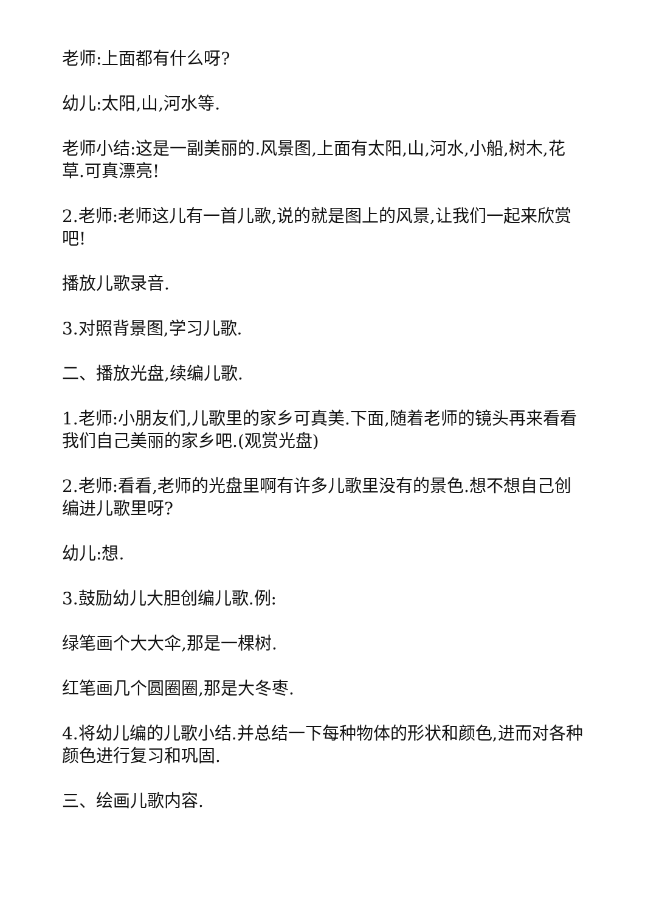老师:上面都有什么呀?
幼儿:太阳,山,河水等.
老师小结:这是一副美丽的.风景图,上面有太阳,山,河水,小船,树木,花草.可真漂亮!
2.老师:老师这儿有一首儿歌,说的就是图上的风景,让我们一起来欣赏吧!
播放儿歌录音.
3.对照背景图,学习儿歌.
二、播放光盘,续编儿歌.
1.老师:小朋友们,儿歌里的家乡可真美.下面,随着老师的镜头再来看看我们自己美丽的家乡吧.(观赏光盘)
2.老师:看看,老师的光盘里啊有许多儿歌里没有的景色.想不想自己创编进儿歌里呀?
幼儿:想.
3.鼓励幼儿大胆创编儿歌.例:
绿笔画个大大伞,那是一棵树.
红笔画几个圆圈圈,那是大冬枣.
4.将幼儿编的儿歌小结.并总结一下每种物体的形状和颜色,进而对各种颜色进行复习和巩固.
三、绘画儿歌内容.